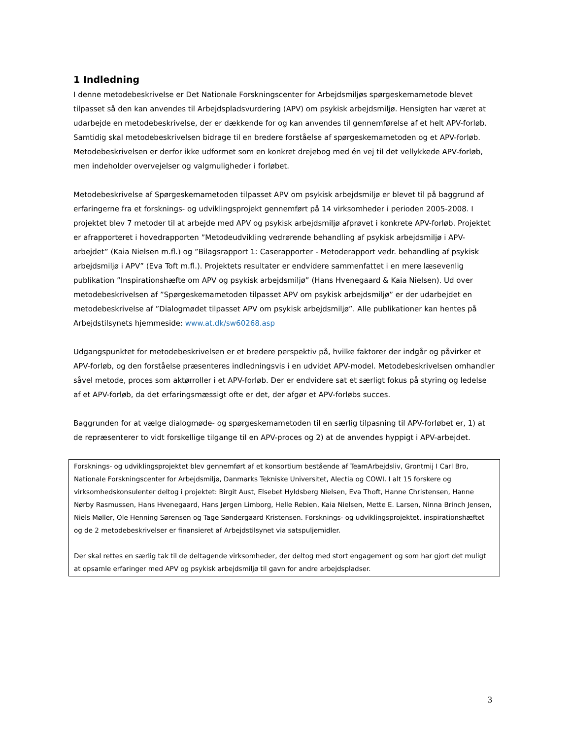1 Indledning
I denne metodebeskrivelse er Det Nationale Forskningscenter for Arbejdsmiljøs spørgeskemametode blevet tilpasset så den kan anvendes til Arbejdspladsvurdering (APV) om psykisk arbejdsmiljø. Hensigten har været at udarbejde en metodebeskrivelse, der er dækkende for og kan anvendes til gennemførelse af et helt APV-forløb. Samtidig skal metodebeskrivelsen bidrage til en bredere forståelse af spørgeskemametoden og et APV-forløb. Metodebeskrivelsen er derfor ikke udformet som en konkret drejebog med én vej til det vellykkede APV-forløb, men indeholder overvejelser og valgmuligheder i forløbet.
Metodebeskrivelse af Spørgeskemametoden tilpasset APV om psykisk arbejdsmiljø er blevet til på baggrund af erfaringerne fra et forsknings- og udviklingsprojekt gennemført på 14 virksomheder i perioden 2005-2008. I projektet blev 7 metoder til at arbejde med APV og psykisk arbejdsmiljø afprøvet i konkrete APV-forløb. Projektet er afrapporteret i hovedrapporten ”Metodeudvikling vedrørende behandling af psykisk arbejdsmiljø i APV-arbejdet” (Kaia Nielsen m.fl.) og ”Bilagsrapport 1: Caserapporter - Metoderapport vedr. behandling af psykisk arbejdsmiljø i APV” (Eva Toft m.fl.). Projektets resultater er endvidere sammenfattet i en mere læsevenlig publikation ”Inspirationshæfte om APV og psykisk arbejdsmiljø” (Hans Hvenegaard & Kaia Nielsen). Ud over metodebeskrivelsen af ”Spørgeskemametoden tilpasset APV om psykisk arbejdsmiljø” er der udarbejdet en metodebeskrivelse af ”Dialogmødet tilpasset APV om psykisk arbejdsmiljø”. Alle publikationer kan hentes på Arbejdstilsynets hjemmeside: www.at.dk/sw60268.asp
Udgangspunktet for metodebeskrivelsen er et bredere perspektiv på, hvilke faktorer der indgår og påvirker et APV-forløb, og den forståelse præsenteres indledningsvis i en udvidet APV-model. Metodebeskrivelsen omhandler såvel metode, proces som aktørroller i et APV-forløb. Der er endvidere sat et særligt fokus på styring og ledelse af et APV-forløb, da det erfaringsmæssigt ofte er det, der afgør et APV-forløbs succes.
Baggrunden for at vælge dialogmøde- og spørgeskemametoden til en særlig tilpasning til APV-forløbet er, 1) at de repræsenterer to vidt forskellige tilgange til en APV-proces og 2) at de anvendes hyppigt i APV-arbejdet.
Forsknings- og udviklingsprojektet blev gennemført af et konsortium bestående af TeamArbejdsliv, Grontmij I Carl Bro, Nationale Forskningscenter for Arbejdsmiljø, Danmarks Tekniske Universitet, Alectia og COWI. I alt 15 forskere og virksomhedskonsulenter deltog i projektet: Birgit Aust, Elsebet Hyldsberg Nielsen, Eva Thoft, Hanne Christensen, Hanne Nørby Rasmussen, Hans Hvenegaard, Hans Jørgen Limborg, Helle Rebien, Kaia Nielsen, Mette E. Larsen, Ninna Brinch Jensen, Niels Møller, Ole Henning Sørensen og Tage Søndergaard Kristensen. Forsknings- og udviklingsprojektet, inspirationshæftet og de 2 metodebeskrivelser er finansieret af Arbejdstilsynet via satspuljemidler.
Der skal rettes en særlig tak til de deltagende virksomheder, der deltog med stort engagement og som har gjort det muligt at opsamle erfaringer med APV og psykisk arbejdsmiljø til gavn for andre arbejdspladser.
3